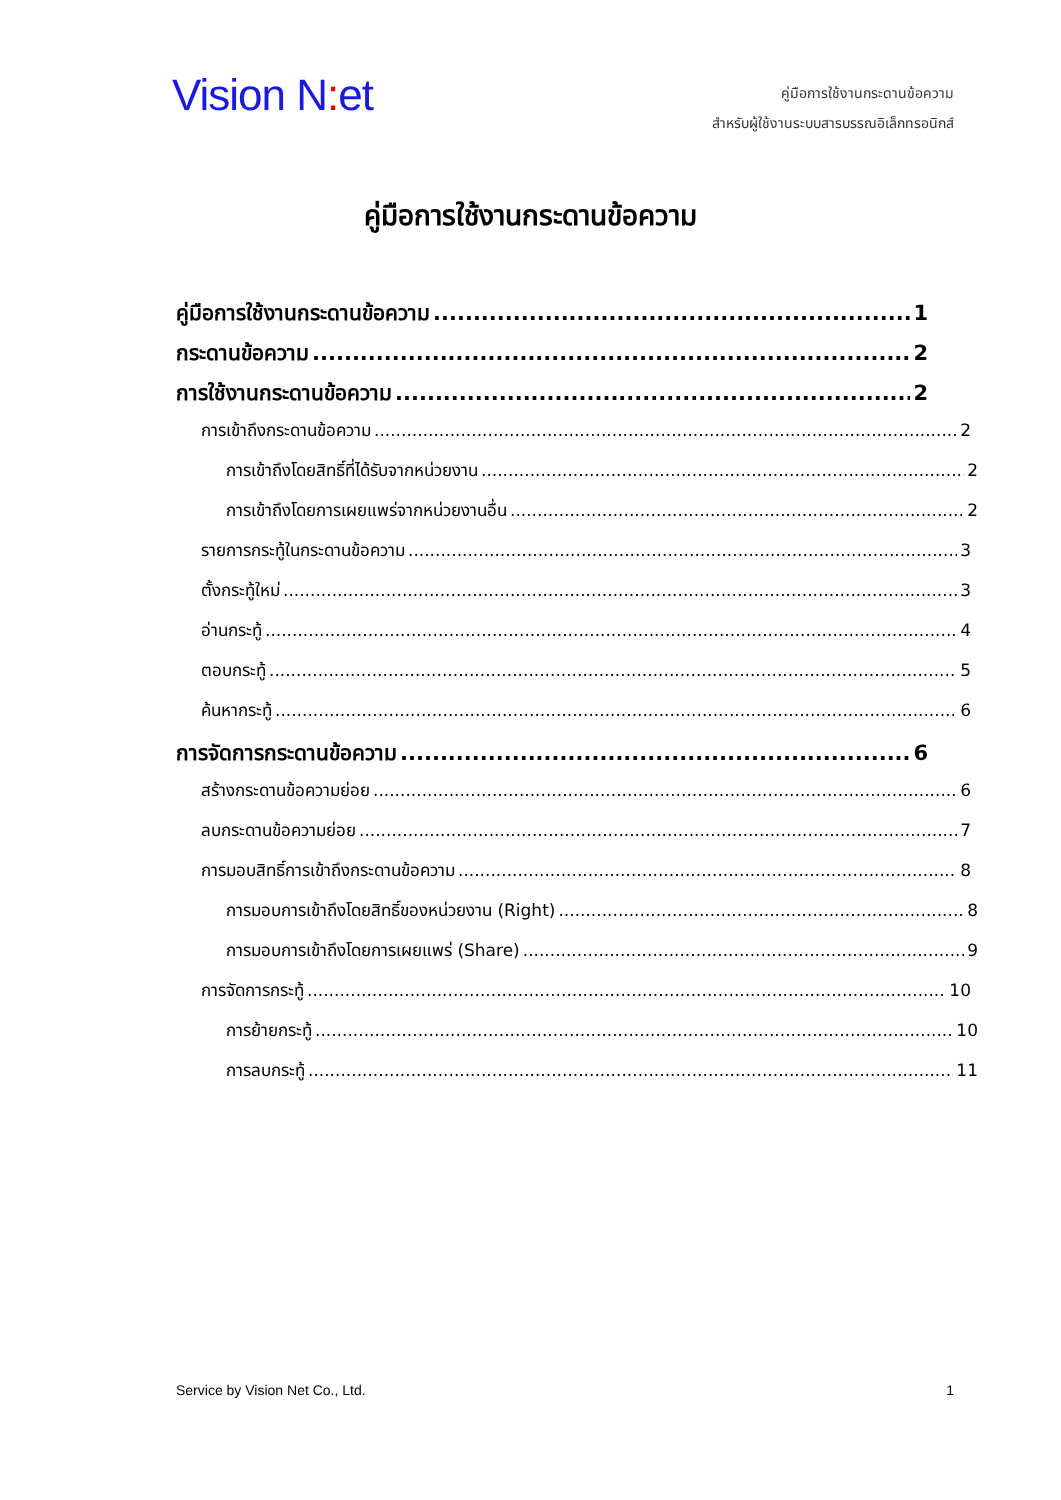Vision N: et
คู่มือการใช้งานกระดานข้อความ
สำหรับผู้ใช้งานระบบสารบรรณอิเล็กทรอนิกส์
คู่มือการใช้งานกระดานข้อความ
คู่มือการใช้งานกระดานข้อความ 1
กระดานข้อความ 2
การใช้งานกระดานข้อความ 2
การเข้าถึงกระดานข้อความ 2
การเข้าถึงโดยสิทธิ์ที่ได้รับจากหน่วยงาน 2
การเข้าถึงโดยการเผยแพร่จากหน่วยงานอื่น 2
รายการกระทู้ในกระดานข้อความ 3
ตั้งกระทู้ใหม่ 3
อ่านกระทู้ 4
ตอบกระทู้ 5
ค้นหากระทู้ 6
การจัดการกระดานข้อความ 6
สร้างกระดานข้อความย่อย 6
ลบกระดานข้อความย่อย 7
การมอบสิทธิ์การเข้าถึงกระดานข้อความ 8
การมอบการเข้าถึงโดยสิทธิ์ของหน่วยงาน (Right) 8
การมอบการเข้าถึงโดยการเผยแพร่ (Share) 9
การจัดการกระทู้ 10
การย้ายกระทู้ 10
การลบกระทู้ 11
Service by Vision Net Co., Ltd. 1